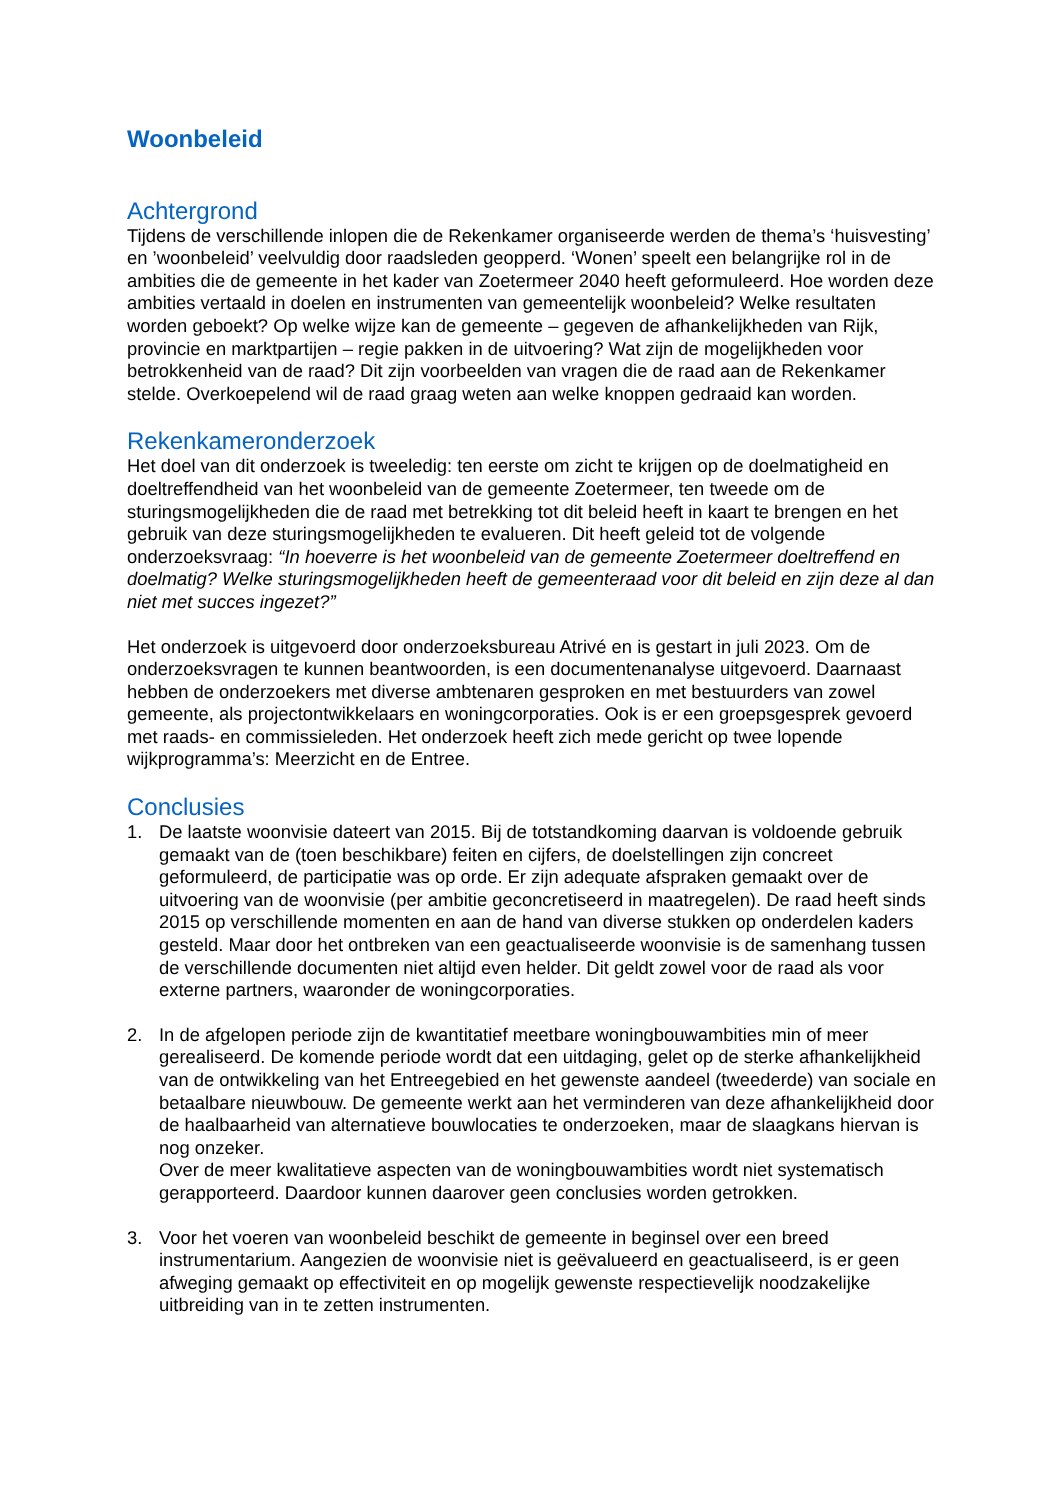Woonbeleid
Achtergrond
Tijdens de verschillende inlopen die de Rekenkamer organiseerde werden de thema’s ‘huisvesting’ en ’woonbeleid’ veelvuldig door raadsleden geopperd. ‘Wonen’ speelt een belangrijke rol in de ambities die de gemeente in het kader van Zoetermeer 2040 heeft geformuleerd. Hoe worden deze ambities vertaald in doelen en instrumenten van gemeentelijk woonbeleid? Welke resultaten worden geboekt? Op welke wijze kan de gemeente – gegeven de afhankelijkheden van Rijk, provincie en marktpartijen – regie pakken in de uitvoering? Wat zijn de mogelijkheden voor betrokkenheid van de raad? Dit zijn voorbeelden van vragen die de raad aan de Rekenkamer stelde. Overkoepelend wil de raad graag weten aan welke knoppen gedraaid kan worden.
Rekenkameronderzoek
Het doel van dit onderzoek is tweeledig: ten eerste om zicht te krijgen op de doelmatigheid en doeltreffendheid van het woonbeleid van de gemeente Zoetermeer, ten tweede om de sturingsmogelijkheden die de raad met betrekking tot dit beleid heeft in kaart te brengen en het gebruik van deze sturingsmogelijkheden te evalueren. Dit heeft geleid tot de volgende onderzoeksvraag: “In hoeverre is het woonbeleid van de gemeente Zoetermeer doeltreffend en doelmatig? Welke sturingsmogelijkheden heeft de gemeenteraad voor dit beleid en zijn deze al dan niet met succes ingezet?”
Het onderzoek is uitgevoerd door onderzoeksbureau Atrivé en is gestart in juli 2023. Om de onderzoeksvragen te kunnen beantwoorden, is een documentenanalyse uitgevoerd. Daarnaast hebben de onderzoekers met diverse ambtenaren gesproken en met bestuurders van zowel gemeente, als projectontwikkelaars en woningcorporaties. Ook is er een groepsgesprek gevoerd met raads- en commissieleden. Het onderzoek heeft zich mede gericht op twee lopende wijkprogramma’s: Meerzicht en de Entree.
Conclusies
1. De laatste woonvisie dateert van 2015. Bij de totstandkoming daarvan is voldoende gebruik gemaakt van de (toen beschikbare) feiten en cijfers, de doelstellingen zijn concreet geformuleerd, de participatie was op orde. Er zijn adequate afspraken gemaakt over de uitvoering van de woonvisie (per ambitie geconcretiseerd in maatregelen). De raad heeft sinds 2015 op verschillende momenten en aan de hand van diverse stukken op onderdelen kaders gesteld. Maar door het ontbreken van een geactualiseerde woonvisie is de samenhang tussen de verschillende documenten niet altijd even helder. Dit geldt zowel voor de raad als voor externe partners, waaronder de woningcorporaties.
2. In de afgelopen periode zijn de kwantitatief meetbare woningbouwambities min of meer gerealiseerd. De komende periode wordt dat een uitdaging, gelet op de sterke afhankelijkheid van de ontwikkeling van het Entreegebied en het gewenste aandeel (tweederde) van sociale en betaalbare nieuwbouw. De gemeente werkt aan het verminderen van deze afhankelijkheid door de haalbaarheid van alternatieve bouwlocaties te onderzoeken, maar de slaagkans hiervan is nog onzeker.
Over de meer kwalitatieve aspecten van de woningbouwambities wordt niet systematisch gerapporteerd. Daardoor kunnen daarover geen conclusies worden getrokken.
3. Voor het voeren van woonbeleid beschikt de gemeente in beginsel over een breed instrumentarium. Aangezien de woonvisie niet is geëvalueerd en geactualiseerd, is er geen afweging gemaakt op effectiviteit en op mogelijk gewenste respectievelijk noodzakelijke uitbreiding van in te zetten instrumenten.